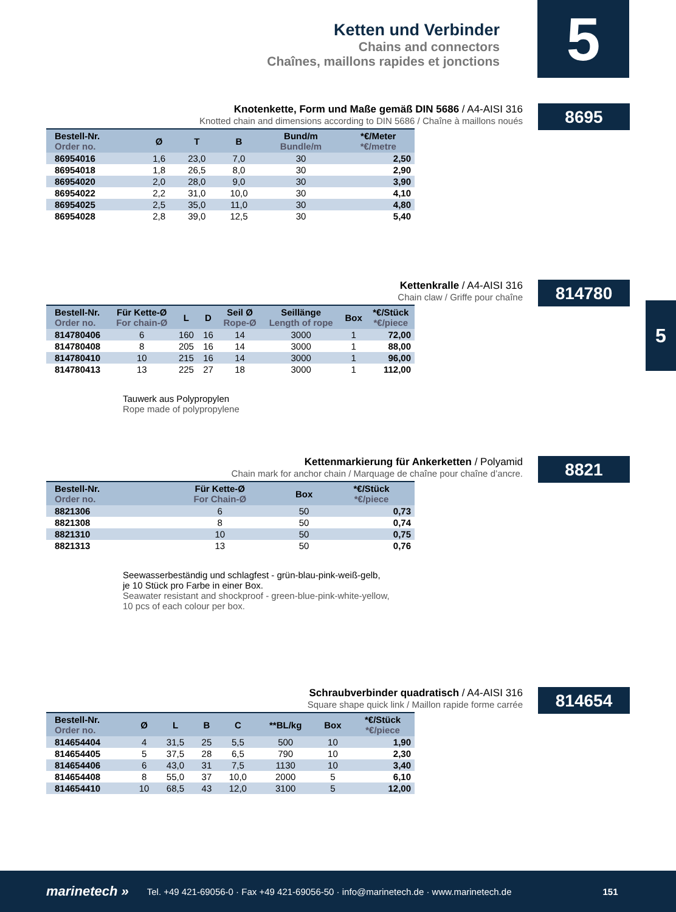Ketten und Verbinder
Chains and connectors
Chaînes, maillons rapides et jonctions
5
5
8695
Knotenkette, Form und Maße gemäß DIN 5686 / A4-AISI 316
Knotted chain and dimensions according to DIN 5686 / Chaîne à maillons noués
| Bestell-Nr. Order no. | Ø | T | B | Bund/m Bundle/m | *€/Meter *€/metre |
| --- | --- | --- | --- | --- | --- |
| 86954016 | 1,6 | 23,0 | 7,0 | 30 | 2,50 |
| 86954018 | 1,8 | 26,5 | 8,0 | 30 | 2,90 |
| 86954020 | 2,0 | 28,0 | 9,0 | 30 | 3,90 |
| 86954022 | 2,2 | 31,0 | 10,0 | 30 | 4,10 |
| 86954025 | 2,5 | 35,0 | 11,0 | 30 | 4,80 |
| 86954028 | 2,8 | 39,0 | 12,5 | 30 | 5,40 |
814780
Kettenkralle / A4-AISI 316
Chain claw / Griffe pour chaîne
| Bestell-Nr. Order no. | Für Kette-Ø For chain-Ø | L | D | Seil Ø Rope-Ø | Seillänge Length of rope | Box | *€/Stück *€/piece |
| --- | --- | --- | --- | --- | --- | --- | --- |
| 814780406 | 6 | 160 | 16 | 14 | 3000 | 1 | 72,00 |
| 814780408 | 8 | 205 | 16 | 14 | 3000 | 1 | 88,00 |
| 814780410 | 10 | 215 | 16 | 14 | 3000 | 1 | 96,00 |
| 814780413 | 13 | 225 | 27 | 18 | 3000 | 1 | 112,00 |
Tauwerk aus Polypropylen
Rope made of polypropylene
8821
Kettenmarkierung für Ankerketten / Polyamid
Chain mark for anchor chain / Marquage de chaîne pour chaîne d’ancre.
| Bestell-Nr. Order no. | Für Kette-Ø For Chain-Ø | Box | *€/Stück *€/piece |
| --- | --- | --- | --- |
| 8821306 | 6 | 50 | 0,73 |
| 8821308 | 8 | 50 | 0,74 |
| 8821310 | 10 | 50 | 0,75 |
| 8821313 | 13 | 50 | 0,76 |
Seewasserbeständig und schlagfest - grün-blau-pink-weiß-gelb,
je 10 Stück pro Farbe in einer Box.
Seawater resistant and shockproof - green-blue-pink-white-yellow,
10 pcs of each colour per box.
814654
Schraubverbinder quadratisch / A4-AISI 316
Square shape quick link / Maillon rapide forme carrée
| Bestell-Nr. Order no. | Ø | L | B | C | **BL/kg | Box | *€/Stück *€/piece |
| --- | --- | --- | --- | --- | --- | --- | --- |
| 814654404 | 4 | 31,5 | 25 | 5,5 | 500 | 10 | 1,90 |
| 814654405 | 5 | 37,5 | 28 | 6,5 | 790 | 10 | 2,30 |
| 814654406 | 6 | 43,0 | 31 | 7,5 | 1130 | 10 | 3,40 |
| 814654408 | 8 | 55,0 | 37 | 10,0 | 2000 | 5 | 6,10 |
| 814654410 | 10 | 68,5 | 43 | 12,0 | 3100 | 5 | 12,00 |
marinetech » Tel. +49 421-69056-0 · Fax +49 421-69056-50 · info@marinetech.de · www.marinetech.de 151